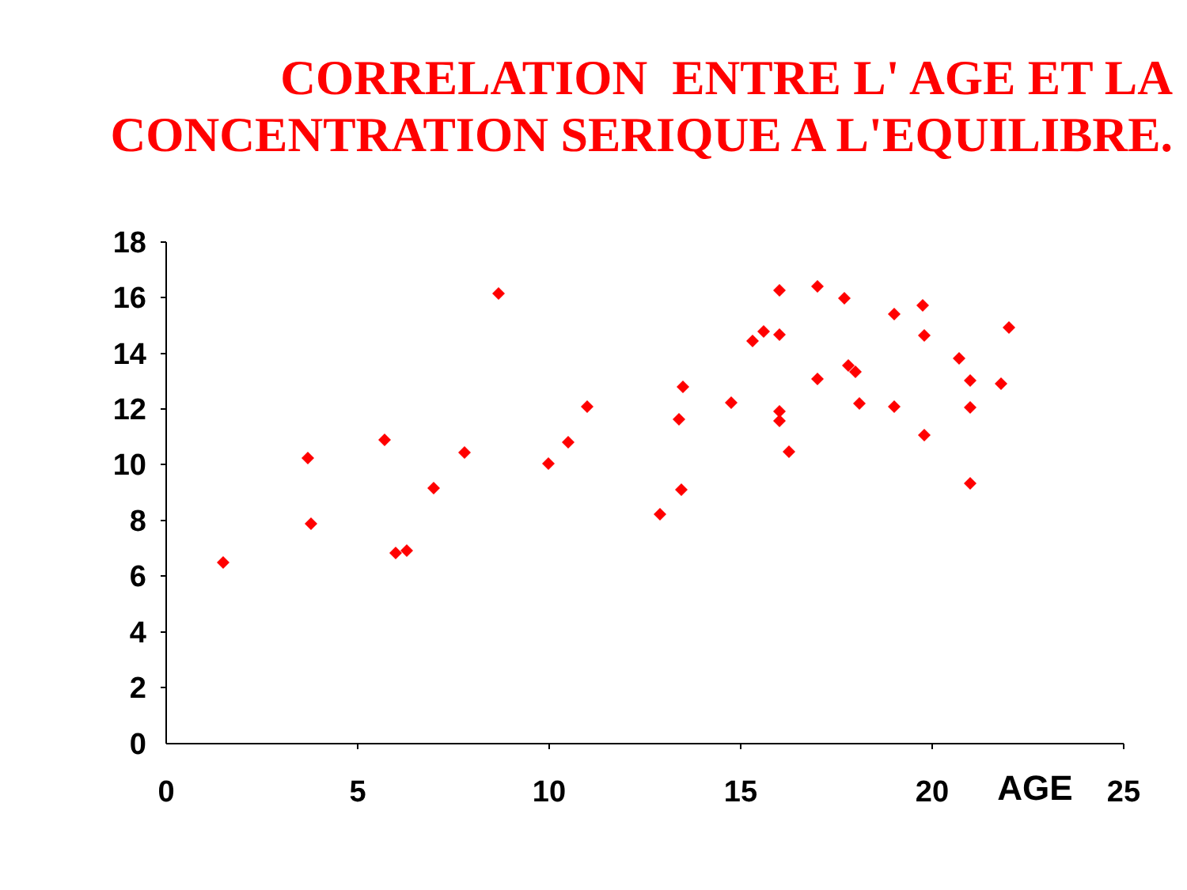CORRELATION ENTRE L' AGE ET LA
CONCENTRATION SERIQUE A L'EQUILIBRE.
18
16
14
12
10
8
6
4
2
0
0
5
10
15
20
AGE
25